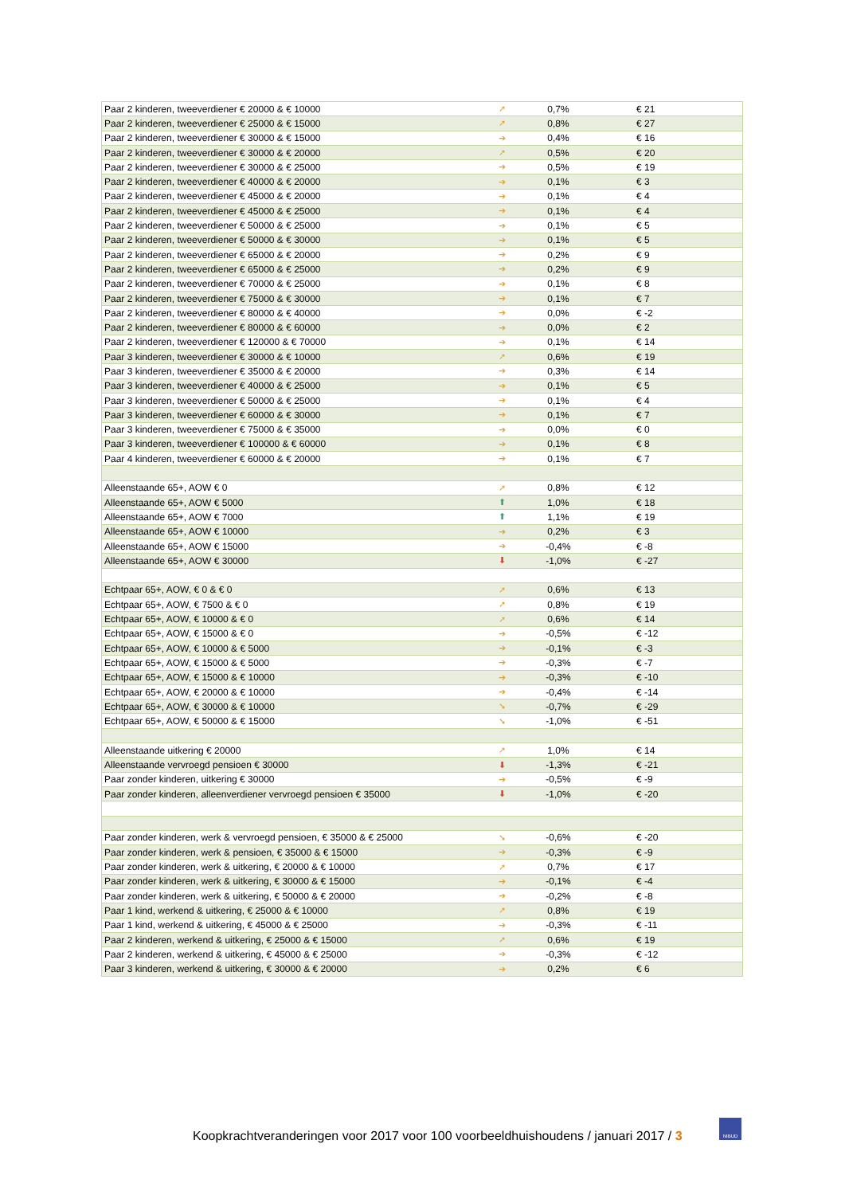| Paar 2 kinderen, tweeverdiener € 20000 & € 10000 | ➚ | 0,7% | € 21 |
| Paar 2 kinderen, tweeverdiener € 25000 & € 15000 | ➚ | 0,8% | € 27 |
| Paar 2 kinderen, tweeverdiener € 30000 & € 15000 | ➔ | 0,4% | € 16 |
| Paar 2 kinderen, tweeverdiener € 30000 & € 20000 | ➚ | 0,5% | € 20 |
| Paar 2 kinderen, tweeverdiener € 30000 & € 25000 | ➔ | 0,5% | € 19 |
| Paar 2 kinderen, tweeverdiener € 40000 & € 20000 | ➔ | 0,1% | € 3 |
| Paar 2 kinderen, tweeverdiener € 45000 & € 20000 | ➔ | 0,1% | € 4 |
| Paar 2 kinderen, tweeverdiener € 45000 & € 25000 | ➔ | 0,1% | € 4 |
| Paar 2 kinderen, tweeverdiener € 50000 & € 25000 | ➔ | 0,1% | € 5 |
| Paar 2 kinderen, tweeverdiener € 50000 & € 30000 | ➔ | 0,1% | € 5 |
| Paar 2 kinderen, tweeverdiener € 65000 & € 20000 | ➔ | 0,2% | € 9 |
| Paar 2 kinderen, tweeverdiener € 65000 & € 25000 | ➔ | 0,2% | € 9 |
| Paar 2 kinderen, tweeverdiener € 70000 & € 25000 | ➔ | 0,1% | € 8 |
| Paar 2 kinderen, tweeverdiener € 75000 & € 30000 | ➔ | 0,1% | € 7 |
| Paar 2 kinderen, tweeverdiener € 80000 & € 40000 | ➔ | 0,0% | € -2 |
| Paar 2 kinderen, tweeverdiener € 80000 & € 60000 | ➔ | 0,0% | € 2 |
| Paar 2 kinderen, tweeverdiener € 120000 & € 70000 | ➔ | 0,1% | € 14 |
| Paar 3 kinderen, tweeverdiener € 30000 & € 10000 | ➚ | 0,6% | € 19 |
| Paar 3 kinderen, tweeverdiener € 35000 & € 20000 | ➔ | 0,3% | € 14 |
| Paar 3 kinderen, tweeverdiener € 40000 & € 25000 | ➔ | 0,1% | € 5 |
| Paar 3 kinderen, tweeverdiener € 50000 & € 25000 | ➔ | 0,1% | € 4 |
| Paar 3 kinderen, tweeverdiener € 60000 & € 30000 | ➔ | 0,1% | € 7 |
| Paar 3 kinderen, tweeverdiener € 75000 & € 35000 | ➔ | 0,0% | € 0 |
| Paar 3 kinderen, tweeverdiener € 100000 & € 60000 | ➔ | 0,1% | € 8 |
| Paar 4 kinderen, tweeverdiener € 60000 & € 20000 | ➔ | 0,1% | € 7 |
| Alleenstaande 65+, AOW € 0 | ➚ | 0,8% | € 12 |
| Alleenstaande 65+, AOW € 5000 | ⬆ | 1,0% | € 18 |
| Alleenstaande 65+, AOW € 7000 | ⬆ | 1,1% | € 19 |
| Alleenstaande 65+, AOW € 10000 | ➔ | 0,2% | € 3 |
| Alleenstaande 65+, AOW € 15000 | ➔ | -0,4% | € -8 |
| Alleenstaande 65+, AOW € 30000 | ⬇ | -1,0% | € -27 |
| Echtpaar 65+, AOW, € 0 & € 0 | ➚ | 0,6% | € 13 |
| Echtpaar 65+, AOW, € 7500 & € 0 | ➚ | 0,8% | € 19 |
| Echtpaar 65+, AOW, € 10000 & € 0 | ➚ | 0,6% | € 14 |
| Echtpaar 65+, AOW, € 15000 & € 0 | ➔ | -0,5% | € -12 |
| Echtpaar 65+, AOW, € 10000 & € 5000 | ➔ | -0,1% | € -3 |
| Echtpaar 65+, AOW, € 15000 & € 5000 | ➔ | -0,3% | € -7 |
| Echtpaar 65+, AOW, € 15000 & € 10000 | ➔ | -0,3% | € -10 |
| Echtpaar 65+, AOW, € 20000 & € 10000 | ➔ | -0,4% | € -14 |
| Echtpaar 65+, AOW, € 30000 & € 10000 | ➘ | -0,7% | € -29 |
| Echtpaar 65+, AOW, € 50000 & € 15000 | ➘ | -1,0% | € -51 |
| Alleenstaande uitkering € 20000 | ➚ | 1,0% | € 14 |
| Alleenstaande vervroegd pensioen € 30000 | ⬇ | -1,3% | € -21 |
| Paar zonder kinderen, uitkering € 30000 | ➔ | -0,5% | € -9 |
| Paar zonder kinderen, alleenverdiener vervroegd pensioen € 35000 | ⬇ | -1,0% | € -20 |
| Paar zonder kinderen, werk & vervroegd pensioen, € 35000 & € 25000 | ➘ | -0,6% | € -20 |
| Paar zonder kinderen, werk & pensioen, € 35000 & € 15000 | ➔ | -0,3% | € -9 |
| Paar zonder kinderen, werk & uitkering, € 20000 & € 10000 | ➚ | 0,7% | € 17 |
| Paar zonder kinderen, werk & uitkering, € 30000 & € 15000 | ➔ | -0,1% | € -4 |
| Paar zonder kinderen, werk & uitkering, € 50000 & € 20000 | ➔ | -0,2% | € -8 |
| Paar 1 kind, werkend & uitkering, € 25000 & € 10000 | ➚ | 0,8% | € 19 |
| Paar 1 kind, werkend & uitkering, € 45000 & € 25000 | ➔ | -0,3% | € -11 |
| Paar 2 kinderen, werkend & uitkering, € 25000 & € 15000 | ➚ | 0,6% | € 19 |
| Paar 2 kinderen, werkend & uitkering, € 45000 & € 25000 | ➔ | -0,3% | € -12 |
| Paar 3 kinderen, werkend & uitkering, € 30000 & € 20000 | ➔ | 0,2% | € 6 |
Koopkrachtveranderingen voor 2017 voor 100 voorbeeldhuishoudens / januari 2017 / 3
NIBUD